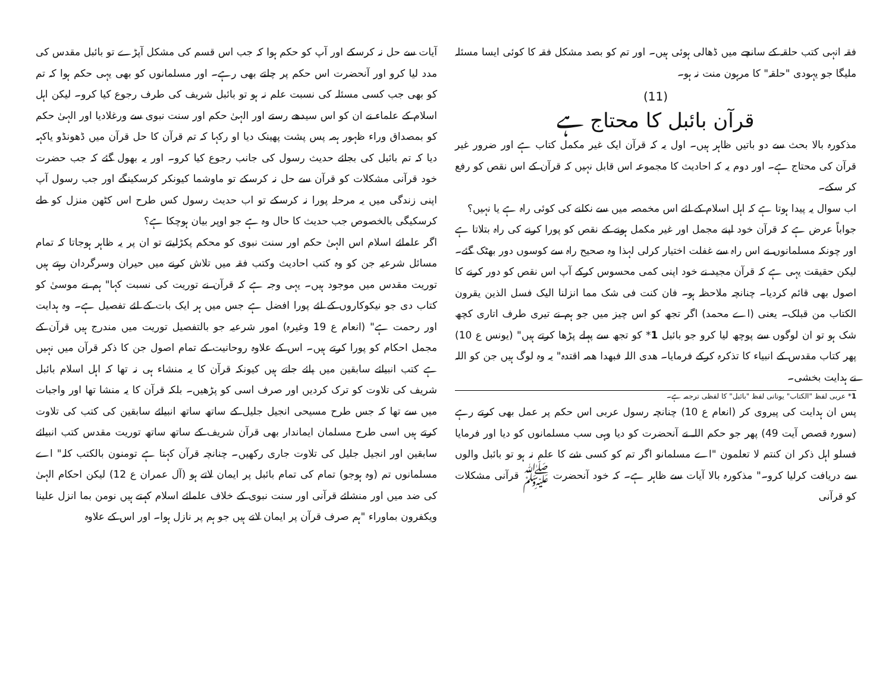فقہ انہی کتب حلقہ کے سانچے میں ڈھالی ہوئی ہیں۔ اور تم کو بصد مشکل فقہ کا کوئی ایسا مسئلہ ملیگا جو یہودی "حلقہ" کا مرہون منت نہ ہو۔
(11)
قرآن بائبل کا محتاج ہے
مذکورہ بالا بحث سے دو باتیں ظاہر ہیں۔ اول یہ کہ قرآن ایک غیر مکمل کتاب ہے اور ضرور غیر قرآن کی محتاج ہے۔ اور دوم یہ کہ احادیث کا مجموعہ اس قابل نہیں کہ قرآن کے اس نقص کو رفع کر سکے۔
اب سوال یہ پیدا ہوتا ہے کہ اہل اسلام کے لئے اس مخمصہ میں سے نکلنے کی کوئی راہ ہے یا نہیں؟
جواباً عرض ہے کہ قرآن خود اپنے مجمل اور غیر مکمل ہونے کے نقص کو پورا کرنے کی راہ بتلاتا ہے اور چونکہ مسلمانوں نے اس راہ سے غفلت اختیار کرلی لہذا وہ صحیح راہ سے کوسوں دور بھٹک گئے۔ لیکن حقیقت یہی ہے کہ قرآن مجید نے خود اپنی کمی محسوس کرکے آپ اس نقص کو دور کرنے کا اصول بھی قائم کردیا۔ چنانچہ ملاحظہ ہو۔ فان کنت فی شک مما انزلنا الیک فسل الذین یقرون الکتاب من قبلک۔ یعنی (اے محمد) اگر تجھ کو اس چیز میں جو ہم نے تیری طرف اتاری کچھ شک ہو تو ان لوگوں سے پوچھ لیا کرو جو بائبل 1* کو تجھ سے پہلے پڑھا کرتے ہیں" (یونس ع 10) پھر کتاب مقدس کے انبیاء کا تذکرہ کرکے فرمایا۔ ھدی اللہ فبھدا ھمہ اقتدہ" یہ وہ لوگ ہیں جن کو اللہ نے ہدایت بخشی۔
1* عربی لفظ "الکتاب" یونانی لفظ "بائبل" کا لفظی ترجمہ ہے۔
پس ان ہدایت کی پیروی کر (انعام ع 10) چنانچہ رسول عربی اس حکم پر عمل بھی کرتے رہے (سورہ قصص آیت 49) پھر جو حکم اللہ نے آنحضرت کو دیا وہی سب مسلمانوں کو دیا اور فرمایا فسلو اہل ذکر ان کنتم لا تعلمون "اے مسلمانو اگر تم کو کسی شے کا علم نہ ہو تو بائبل والوں سے دریافت کرلیا کرو۔" مذکورہ بالا آیات سے ظاہر ہے۔ کہ خود آنحضرت ﷺ قرآنی مشکلات کو قرآنی
آیات سے حل نہ کرسکے اور آپ کو حکم ہوا کہ جب اس قسم کی مشکل آپڑے تو بائبل مقدس کی مدد لیا کرو اور آنحضرت اس حکم پر چلتے بھی رہے۔ اور مسلمانوں کو بھی یہی حکم ہوا کہ تم کو بھی جب کسی مسئلہ کی نسبت علم نہ ہو تو بائبل شریف کی طرف رجوع کیا کرو۔ لیکن اہل اسلام کے علماء نے ان کو اس سیدھے رستے اور الہیٰ حکم اور سنت نبوی سے ورغلادیا اور الہیٰ حکم کو بمصداق وراء ظہور ہمہ پس پشت پھینک دیا او رکہا کہ تم قرآن کا حل قرآن میں ڈھونڈو یاکہہ دیا کہ تم بائبل کی بجائے حدیث رسول کی جانب رجوع کیا کرو۔ اور یہ بھول گئے کہ جب حضرت خود قرآنی مشکلات کو قرآن سے حل نہ کرسکے تو ماوشما کیونکر کرسکینگے اور جب رسول آپ اپنی زندگی میں یہ مرحلہ پورا نہ کرسکے تو اب حدیث رسول کس طرح اس کٹھن منزل کو طے کرسکیگی بالخصوص جب حدیث کا حال وہ ہے جو اوپر بیان ہوچکا ہے؟
اگر علمائے اسلام اس الہیٰ حکم اور سنت نبوی کو محکم پکڑلیتے تو ان پر یہ ظاہر ہوجاتا کہ تمام مسائل شرعیہ جن کو وہ کتب احادیث وکتب فقہ میں تلاش کرنے میں حیران وسرگردان رہتے ہیں توریت مقدس میں موجود ہیں۔ یہی وجہ ہے کہ قرآن نے توریت کی نسبت کہا" ہم نے موسیٰ کو کتاب دی جو نیکوکاروں کے لئے پورا افضل ہے جس میں ہر ایک بات کے لئے تفصیل ہے۔ وہ ہدایت اور رحمت ہے" (انعام ع 19 وغیرہ) امور شرعیہ جو بالتفصیل توریت میں مندرج ہیں قرآن کے مجمل احکام کو پورا کرتے ہیں۔ اس کے علاوہ روحانیت کے تمام اصول جن کا ذکر قرآن میں نہیں ہے کتب انبیائے سابقین میں پائے جاتے ہیں کیونکہ قرآن کا یہ منشاء ہی نہ تھا کہ اہل اسلام بائبل شریف کی تلاوت کو ترک کردیں اور صرف اسی کو پڑھیں۔ بلکہ قرآن کا یہ منشا تھا اور واجبات میں سے تھا کہ جس طرح مسیحی انجیل جلیل کے ساتھ ساتھ انبیائے سابقین کی کتب کی تلاوت کرتے ہیں اسی طرح مسلمان ایماندار بھی قرآن شریف کے ساتھ ساتھ توریت مقدس کتب انبیائے سابقین اور انجیل جلیل کی تلاوت جاری رکھیں۔ چنانچہ قرآن کہتا ہے تومنون بالکتب کلہ" اے مسلمانوں تم (وہ ہوجو) تمام کی تمام بائبل پر ایمان لاتے ہو (آل عمران ع 12) لیکن احکام الہیٰ کی ضد میں اور منشائے قرآنی اور سنت نبوی کے خلاف علمائے اسلام کہتے ہیں نومن بما انزل علینا ویکفرون بماوراء "ہم صرف قرآن پر ایمان لاتے ہیں جو ہم پر نازل ہوا۔ اور اس کے علاوہ